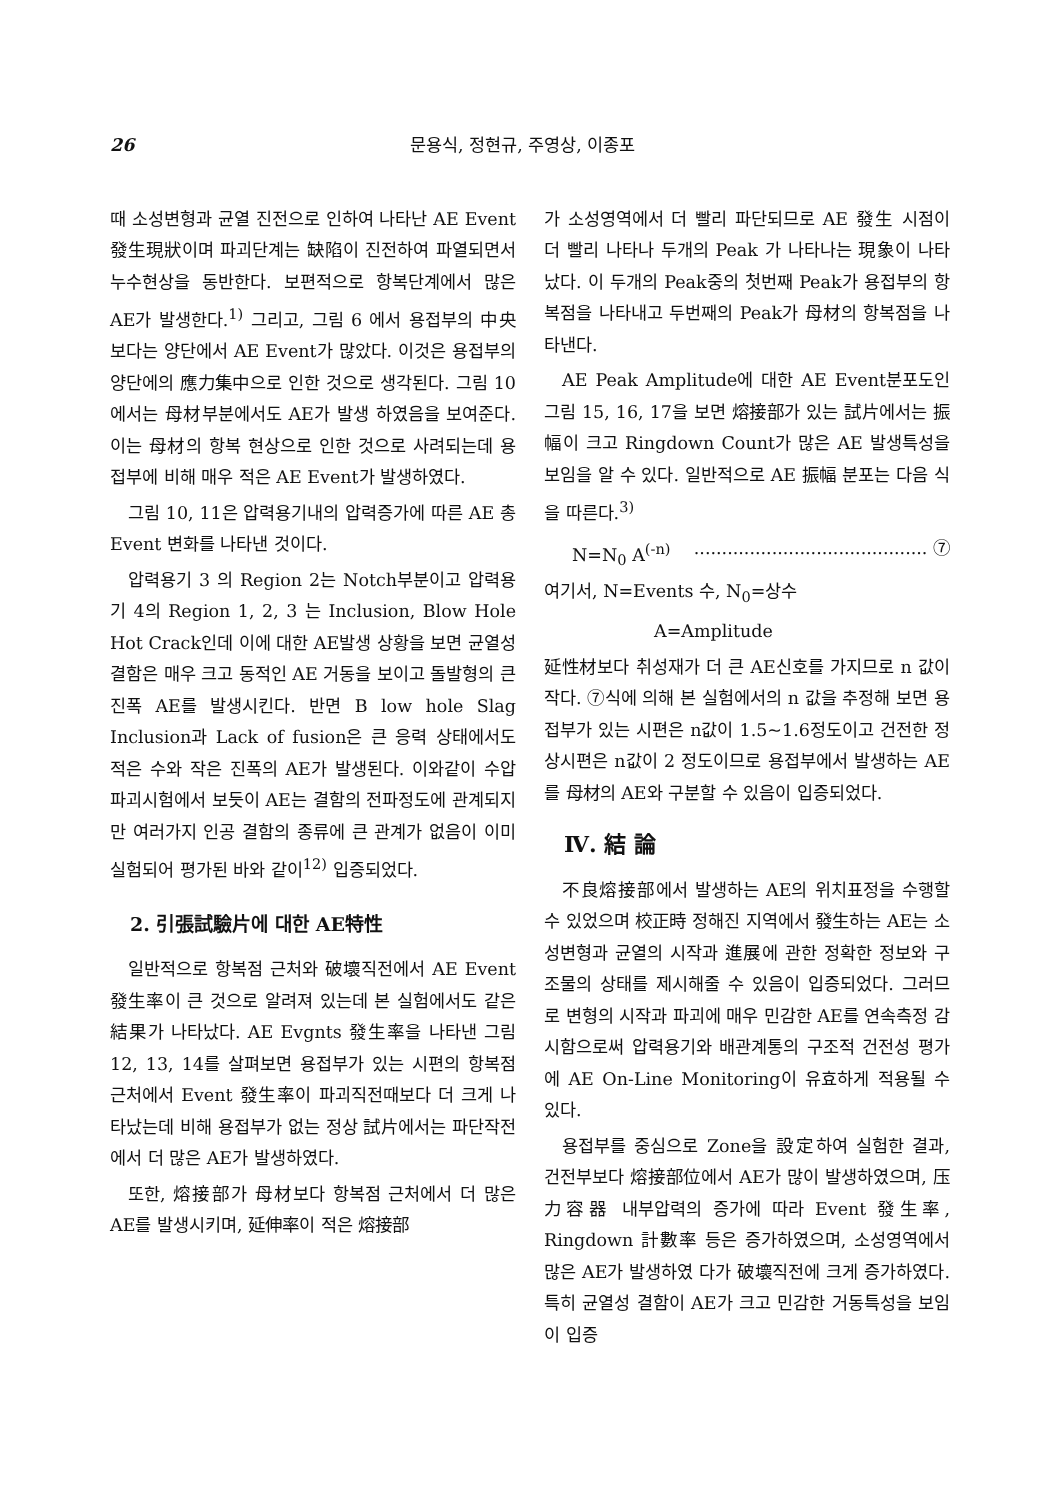26 문용식, 정현규, 주영상, 이종포
때 소성변형과 균열 진전으로 인하여 나타난 AE Event 發生現狀이며 파괴단계는 缺陷이 진전하여 파열되면서 누수현상을 동반한다. 보편적으로 항복단계에서 많은 AE가 발생한다.<sup>1)</sup> 그리고, 그림 6 에서 용접부의 中央보다는 양단에서 AE Event가 많았다. 이것은 용접부의 양단에의 應力集中으로 인한 것으로 생각된다. 그림 10에서는 母材부분에서도 AE가 발생 하였음을 보여준다. 이는 母材의 항복 현상으로 인한 것으로 사려되는데 용접부에 비해 매우 적은 AE Event가 발생하였다.
그림 10, 11은 압력용기내의 압력증가에 따른 AE 총 Event 변화를 나타낸 것이다.
압력용기 3 의 Region 2는 Notch부분이고 압력용기 4의 Region 1, 2, 3 는 Inclusion, Blow Hole Hot Crack인데 이에 대한 AE발생 상황을 보면 균열성 결함은 매우 크고 동적인 AE 거동을 보이고 돌발형의 큰 진폭 AE를 발생시킨다. 반면 B low hole Slag Inclusion과 Lack of fusion은 큰 응력 상태에서도 적은 수와 작은 진폭의 AE가 발생된다. 이와같이 수압 파괴시험에서 보듯이 AE는 결함의 전파정도에 관계되지만 여러가지 인공 결함의 종류에 큰 관계가 없음이 이미 실험되어 평가된 바와 같이<sup>12)</sup> 입증되었다.
2. 引張試驗片에 대한 AE特性
일반적으로 항복점 근처와 破壞직전에서 AE Event 發生率이 큰 것으로 알려져 있는데 본 실험에서도 같은 結果가 나타났다. AE Evgnts 發生率을 나타낸 그림 12, 13, 14를 살펴보면 용접부가 있는 시편의 항복점 근처에서 Event 發生率이 파괴직전때보다 더 크게 나타났는데 비해 용접부가 없는 정상 試片에서는 파단작전에서 더 많은 AE가 발생하였다.
또한, 熔接部가 母材보다 항복점 근처에서 더 많은 AE를 발생시키며, 延伸率이 적은 熔接部
가 소성영역에서 더 빨리 파단되므로 AE 發生 시점이 더 빨리 나타나 두개의 Peak 가 나타나는 現象이 나타났다. 이 두개의 Peak중의 첫번째 Peak가 용접부의 항복점을 나타내고 두번째의 Peak가 母材의 항복점을 나타낸다.
AE Peak Amplitude에 대한 AE Event분포도인 그림 15, 16, 17을 보면 熔接部가 있는 試片에서는 振幅이 크고 Ringdown Count가 많은 AE 발생특성을 보임을 알 수 있다. 일반적으로 AE 振幅 분포는 다음 식을 따른다.<sup>3)</sup>
N=N<sub>0</sub> A<sup>(-n)</sup>.......................................... ⑦
여기서, N=Events 수, N<sub>0</sub>=상수
A=Amplitude
延性材보다 취성재가 더 큰 AE신호를 가지므로 n 값이 작다. ⑦식에 의해 본 실험에서의 n 값을 추정해 보면 용접부가 있는 시편은 n값이 1.5~1.6정도이고 건전한 정상시편은 n값이 2 정도이므로 용접부에서 발생하는 AE를 母材의 AE와 구분할 수 있음이 입증되었다.
Ⅳ. 結 論
不良熔接部에서 발생하는 AE의 위치표정을 수행할 수 있었으며 校正時 정해진 지역에서 發生하는 AE는 소성변형과 균열의 시작과 進展에 관한 정확한 정보와 구조물의 상태를 제시해줄 수 있음이 입증되었다. 그러므로 변형의 시작과 파괴에 매우 민감한 AE를 연속측정 감시함으로써 압력용기와 배관계통의 구조적 건전성 평가에 AE On-Line Monitoring이 유효하게 적용될 수 있다.
용접부를 중심으로 Zone을 設定하여 실험한 결과, 건전부보다 熔接部位에서 AE가 많이 발생하였으며, 压力容器 내부압력의 증가에 따라 Event 發生率, Ringdown 計數率 등은 증가하였으며, 소성영역에서 많은 AE가 발생하였 다가 破壞직전에 크게 증가하였다. 특히 균열성 결함이 AE가 크고 민감한 거동특성을 보임이 입증